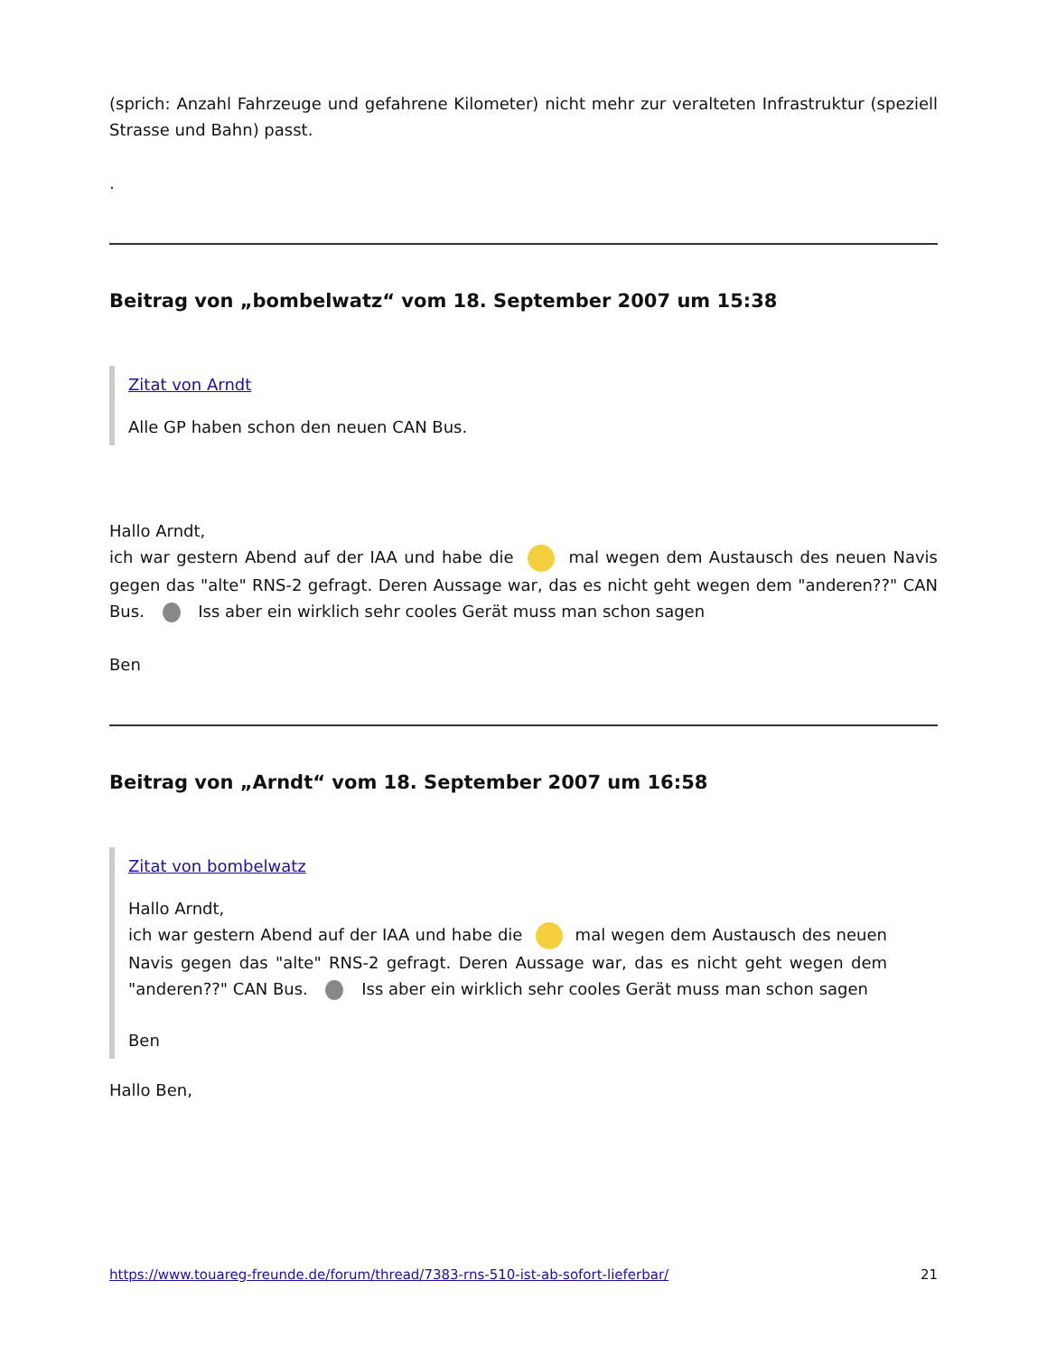(sprich: Anzahl Fahrzeuge und gefahrene Kilometer) nicht mehr zur veralteten Infrastruktur (speziell Strasse und Bahn) passt.
.
Beitrag von „bombelwatz“ vom 18. September 2007 um 15:38
Zitat von Arndt
Alle GP haben schon den neuen CAN Bus.
Hallo Arndt,
ich war gestern Abend auf der IAA und habe die mal wegen dem Austausch des neuen Navis gegen das "alte" RNS-2 gefragt. Deren Aussage war, das es nicht geht wegen dem "anderen??" CAN Bus. Iss aber ein wirklich sehr cooles Gerät muss man schon sagen
Ben
Beitrag von „Arndt“ vom 18. September 2007 um 16:58
Zitat von bombelwatz
Hallo Arndt,
ich war gestern Abend auf der IAA und habe die mal wegen dem Austausch des neuen Navis gegen das "alte" RNS-2 gefragt. Deren Aussage war, das es nicht geht wegen dem "anderen??" CAN Bus. Iss aber ein wirklich sehr cooles Gerät muss man schon sagen
Ben
Hallo Ben,
https://www.touareg-freunde.de/forum/thread/7383-rns-510-ist-ab-sofort-lieferbar/ 21